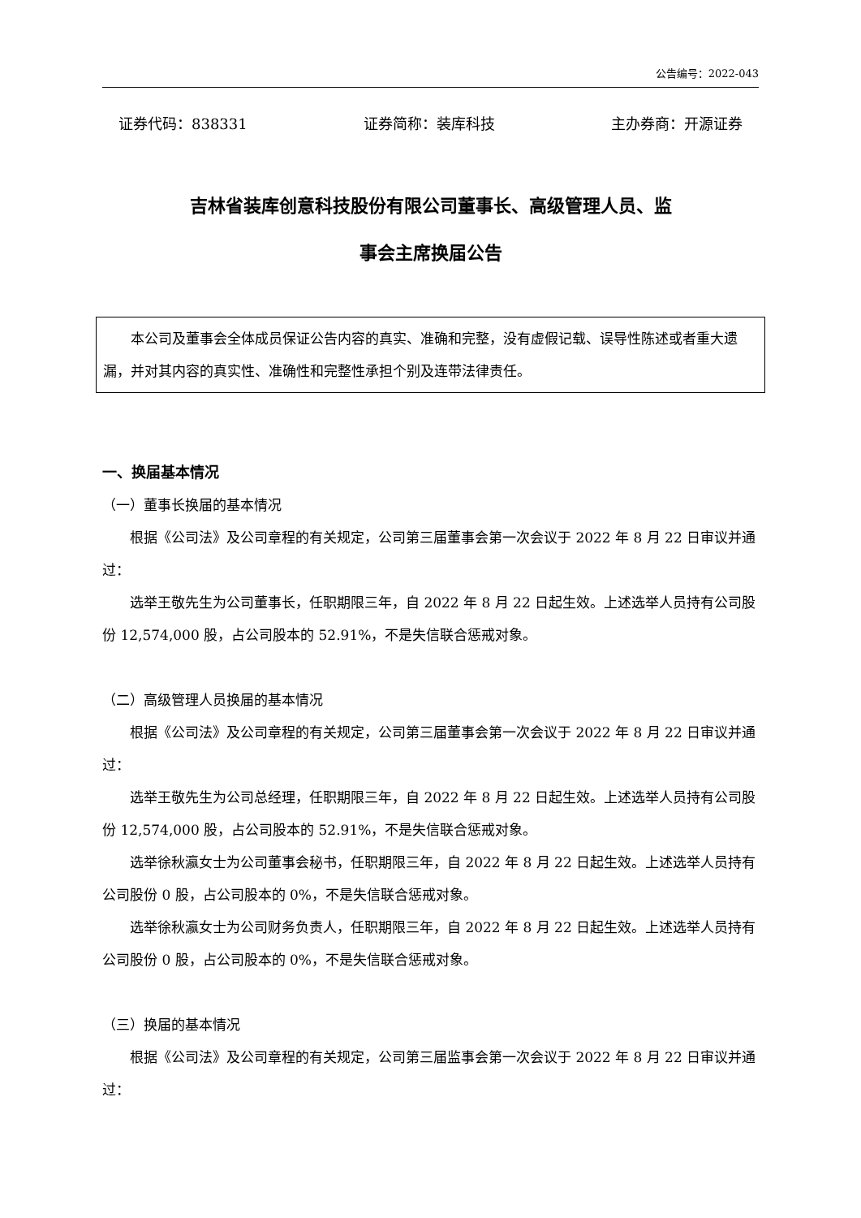公告编号：2022-043
证券代码：838331 证券简称：装库科技 主办券商：开源证券
吉林省装库创意科技股份有限公司董事长、高级管理人员、监
事会主席换届公告
本公司及董事会全体成员保证公告内容的真实、准确和完整，没有虚假记载、误导性陈述或者重大遗漏，并对其内容的真实性、准确性和完整性承担个别及连带法律责任。
一、换届基本情况
（一）董事长换届的基本情况
根据《公司法》及公司章程的有关规定，公司第三届董事会第一次会议于 2022 年 8 月 22 日审议并通过：
选举王敬先生为公司董事长，任职期限三年，自 2022 年 8 月 22 日起生效。上述选举人员持有公司股份 12,574,000 股，占公司股本的 52.91%，不是失信联合惩戒对象。
（二）高级管理人员换届的基本情况
根据《公司法》及公司章程的有关规定，公司第三届董事会第一次会议于 2022 年 8 月 22 日审议并通过：
选举王敬先生为公司总经理，任职期限三年，自 2022 年 8 月 22 日起生效。上述选举人员持有公司股份 12,574,000 股，占公司股本的 52.91%，不是失信联合惩戒对象。
选举徐秋瀛女士为公司董事会秘书，任职期限三年，自 2022 年 8 月 22 日起生效。上述选举人员持有公司股份 0 股，占公司股本的 0%，不是失信联合惩戒对象。
选举徐秋瀛女士为公司财务负责人，任职期限三年，自 2022 年 8 月 22 日起生效。上述选举人员持有公司股份 0 股，占公司股本的 0%，不是失信联合惩戒对象。
（三）换届的基本情况
根据《公司法》及公司章程的有关规定，公司第三届监事会第一次会议于 2022 年 8 月 22 日审议并通过：